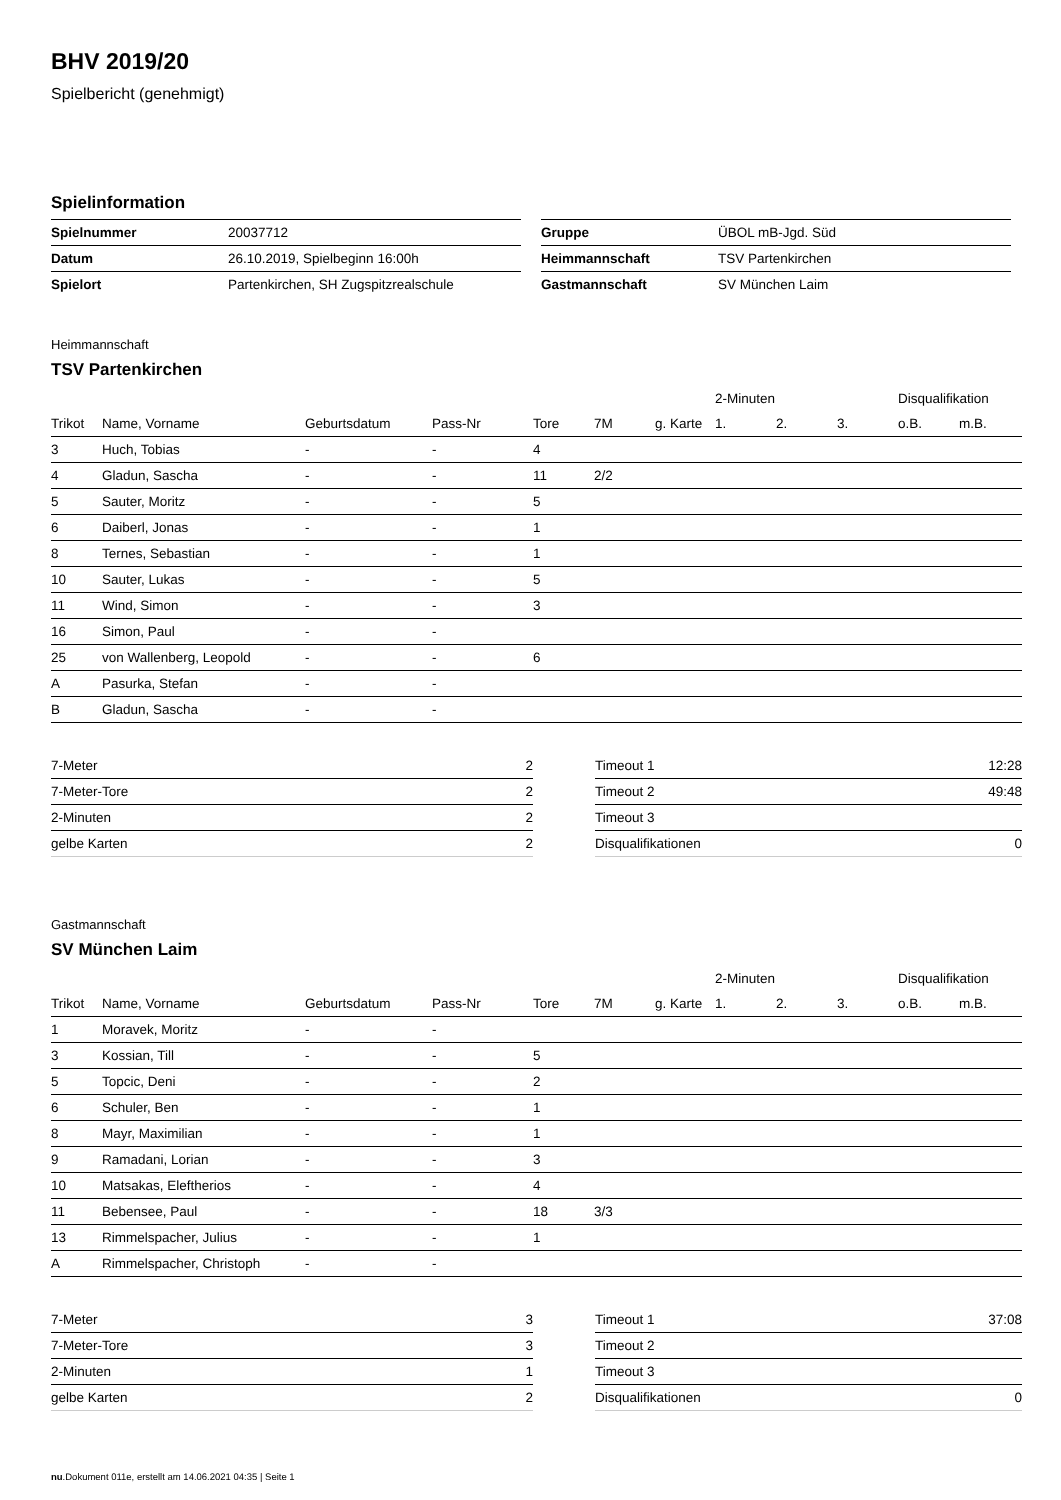BHV 2019/20
Spielbericht (genehmigt)
Spielinformation
| Spielnummer | 20037712 |
| Datum | 26.10.2019, Spielbeginn 16:00h |
| Spielort | Partenkirchen, SH Zugspitzrealschule |
| Gruppe | ÜBOL mB-Jgd. Süd |
| Heimmannschaft | TSV Partenkirchen |
| Gastmannschaft | SV München Laim |
Heimmannschaft
TSV Partenkirchen
| | | | | | | | 2-Minuten | | | Disqualifikation | |
| --- | --- | --- | --- | --- | --- | --- | --- | --- | --- | --- | --- |
| Trikot | Name, Vorname | Geburtsdatum | Pass-Nr | Tore | 7M | g. Karte | 1. | 2. | 3. | o.B. | m.B. |
| 3 | Huch, Tobias | - | - | 4 | | | | | | | |
| 4 | Gladun, Sascha | - | - | 11 | 2/2 | | | | | | |
| 5 | Sauter, Moritz | - | - | 5 | | | | | | | |
| 6 | Daiberl, Jonas | - | - | 1 | | | | | | | |
| 8 | Ternes, Sebastian | - | - | 1 | | | | | | | |
| 10 | Sauter, Lukas | - | - | 5 | | | | | | | |
| 11 | Wind, Simon | - | - | 3 | | | | | | | |
| 16 | Simon, Paul | - | - | | | | | | | | |
| 25 | von Wallenberg, Leopold | - | - | 6 | | | | | | | |
| A | Pasurka, Stefan | - | - | | | | | | | | |
| B | Gladun, Sascha | - | - | | | | | | | | |
| 7-Meter | 2 |
| 7-Meter-Tore | 2 |
| 2-Minuten | 2 |
| gelbe Karten | 2 |
| Timeout 1 | 12:28 |
| Timeout 2 | 49:48 |
| Timeout 3 | |
| Disqualifikationen | 0 |
Gastmannschaft
SV München Laim
| | | | | | | | 2-Minuten | | | Disqualifikation | |
| --- | --- | --- | --- | --- | --- | --- | --- | --- | --- | --- | --- |
| Trikot | Name, Vorname | Geburtsdatum | Pass-Nr | Tore | 7M | g. Karte | 1. | 2. | 3. | o.B. | m.B. |
| 1 | Moravek, Moritz | - | - | | | | | | | | |
| 3 | Kossian, Till | - | - | 5 | | | | | | | |
| 5 | Topcic, Deni | - | - | 2 | | | | | | | |
| 6 | Schuler, Ben | - | - | 1 | | | | | | | |
| 8 | Mayr, Maximilian | - | - | 1 | | | | | | | |
| 9 | Ramadani, Lorian | - | - | 3 | | | | | | | |
| 10 | Matsakas, Eleftherios | - | - | 4 | | | | | | | |
| 11 | Bebensee, Paul | - | - | 18 | 3/3 | | | | | | |
| 13 | Rimmelspacher, Julius | - | - | 1 | | | | | | | |
| A | Rimmelspacher, Christoph | - | - | | | | | | | | |
| 7-Meter | 3 |
| 7-Meter-Tore | 3 |
| 2-Minuten | 1 |
| gelbe Karten | 2 |
| Timeout 1 | 37:08 |
| Timeout 2 | |
| Timeout 3 | |
| Disqualifikationen | 0 |
nu.Dokument 011e, erstellt am 14.06.2021 04:35 | Seite 1